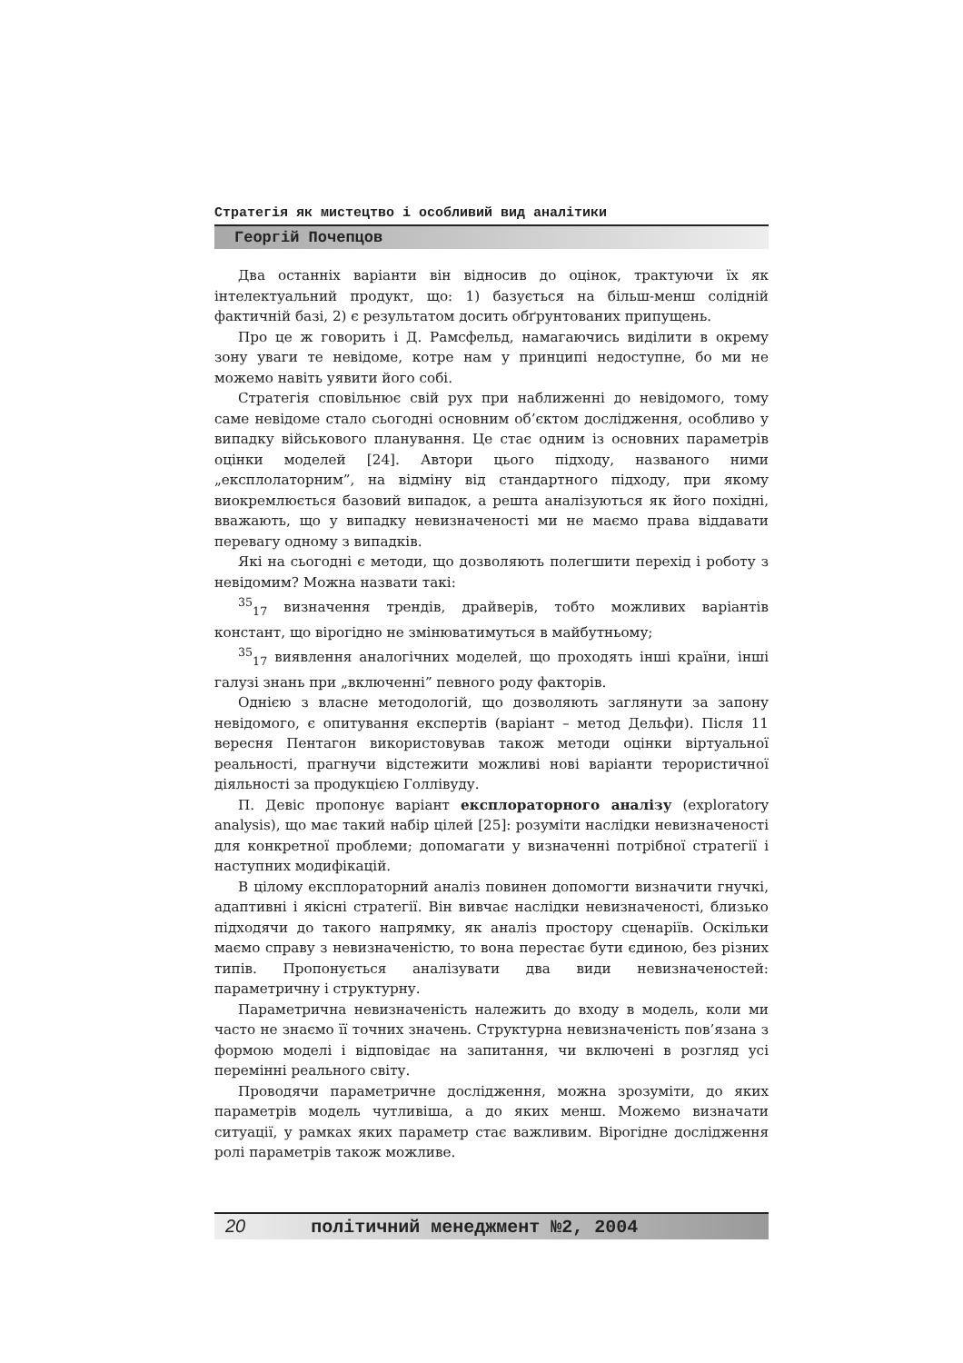Стратегія як мистецтво і особливий вид аналітики
Георгій Почепцов
Два останніх варіанти він відносив до оцінок, трактуючи їх як інтелектуальний продукт, що: 1) базується на більш-менш солідній фактичній базі, 2) є результатом досить обґрунтованих припущень.
Про це ж говорить і Д. Рамсфельд, намагаючись виділити в окрему зону уваги те невідоме, котре нам у принципі недоступне, бо ми не можемо навіть уявити його собі.
Стратегія сповільнює свій рух при наближенні до невідомого, тому саме невідоме стало сьогодні основним об’єктом дослідження, особливо у випадку військового планування. Це стає одним із основних параметрів оцінки моделей [24]. Автори цього підходу, названого ними „експлолаторним”, на відміну від стандартного підходу, при якому виокремлюється базовий випадок, а решта аналізуються як його похідні, вважають, що у випадку невизначеності ми не маємо права віддавати перевагу одному з випадків.
Які на сьогодні є методи, що дозволяють полегшити перехід і роботу з невідомим? Можна назвати такі:
<sup>35</sup> <sub>17</sub> визначення трендів, драйверів, тобто можливих варіантів констант, що вірогідно не змінюватимуться в майбутньому;
<sup>35</sup> <sub>17</sub> виявлення аналогічних моделей, що проходять інші країни, інші галузі знань при „включенні” певного роду факторів.
Однією з власне методологій, що дозволяють заглянути за запону невідомого, є опитування експертів (варіант – метод Дельфи). Після 11 вересня Пентагон використовував також методи оцінки віртуальної реальності, прагнучи відстежити можливі нові варіанти терористичної діяльності за продукцією Голлівуду.
П. Девіс пропонує варіант експлораторного аналізу (exploratory analysis), що має такий набір цілей [25]: розуміти наслідки невизначеності для конкретної проблеми; допомагати у визначенні потрібної стратегії і наступних модифікацій.
В цілому експлораторний аналіз повинен допомогти визначити гнучкі, адаптивні і якісні стратегії. Він вивчає наслідки невизначеності, близько підходячи до такого напрямку, як аналіз простору сценаріїв. Оскільки маємо справу з невизначеністю, то вона перестає бути єдиною, без різних типів. Пропонується аналізувати два види невизначеностей: параметричну і структурну.
Параметрична невизначеність належить до входу в модель, коли ми часто не знаємо її точних значень. Структурна невизначеність пов’язана з формою моделі і відповідає на запитання, чи включені в розгляд усі перемінні реального світу.
Проводячи параметричне дослідження, можна зрозуміти, до яких параметрів модель чутливіша, а до яких менш. Можемо визначати ситуації, у рамках яких параметр стає важливим. Вірогідне дослідження ролі параметрів також можливе.
20 політичний менеджмент №2, 2004